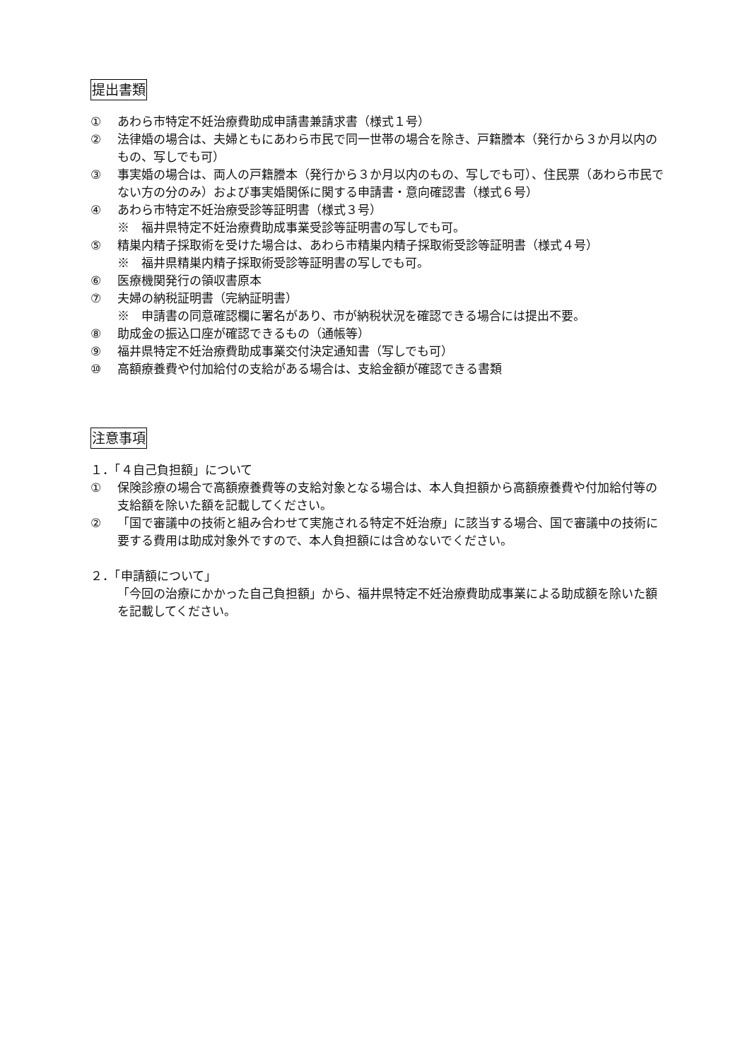提出書類
① あわら市特定不妊治療費助成申請書兼請求書（様式１号）
② 法律婚の場合は、夫婦ともにあわら市民で同一世帯の場合を除き、戸籍謄本（発行から３か月以内のもの、写しでも可）
③ 事実婚の場合は、両人の戸籍謄本（発行から３か月以内のもの、写しでも可）、住民票（あわら市民でない方の分のみ）および事実婚関係に関する申請書・意向確認書（様式６号）
④ あわら市特定不妊治療受診等証明書（様式３号）
※　福井県特定不妊治療費助成事業受診等証明書の写しでも可。
⑤ 精巣内精子採取術を受けた場合は、あわら市精巣内精子採取術受診等証明書（様式４号）
※　福井県精巣内精子採取術受診等証明書の写しでも可。
⑥ 医療機関発行の領収書原本
⑦ 夫婦の納税証明書（完納証明書）
※　申請書の同意確認欄に署名があり、市が納税状況を確認できる場合には提出不要。
⑧ 助成金の振込口座が確認できるもの（通帳等）
⑨ 福井県特定不妊治療費助成事業交付決定通知書（写しでも可）
⑩ 高額療養費や付加給付の支給がある場合は、支給金額が確認できる書類
注意事項
１．「４自己負担額」について
① 保険診療の場合で高額療養費等の支給対象となる場合は、本人負担額から高額療養費や付加給付等の支給額を除いた額を記載してください。
② 「国で審議中の技術と組み合わせて実施される特定不妊治療」に該当する場合、国で審議中の技術に要する費用は助成対象外ですので、本人負担額には含めないでください。
２．「申請額について」
「今回の治療にかかった自己負担額」から、福井県特定不妊治療費助成事業による助成額を除いた額を記載してください。